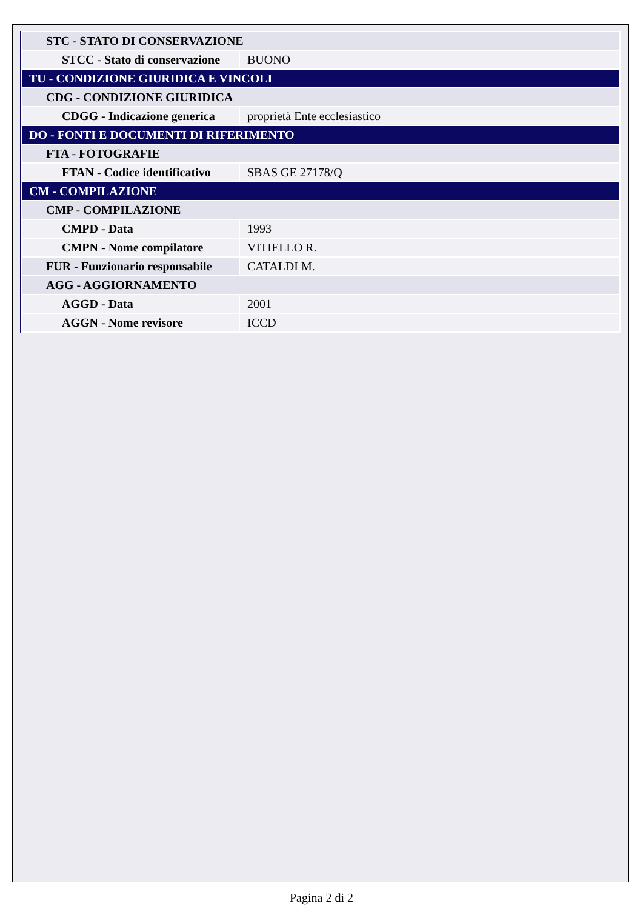| STC - STATO DI CONSERVAZIONE | |
| STCC - Stato di conservazione | BUONO |
| TU - CONDIZIONE GIURIDICA E VINCOLI | |
| CDG - CONDIZIONE GIURIDICA | |
| CDGG - Indicazione generica | proprietà Ente ecclesiastico |
| DO - FONTI E DOCUMENTI DI RIFERIMENTO | |
| FTA - FOTOGRAFIE | |
| FTAN - Codice identificativo | SBAS GE 27178/Q |
| CM - COMPILAZIONE | |
| CMP - COMPILAZIONE | |
| CMPD - Data | 1993 |
| CMPN - Nome compilatore | VITIELLO R. |
| FUR - Funzionario responsabile | CATALDI M. |
| AGG - AGGIORNAMENTO | |
| AGGD - Data | 2001 |
| AGGN - Nome revisore | ICCD |
Pagina 2 di 2